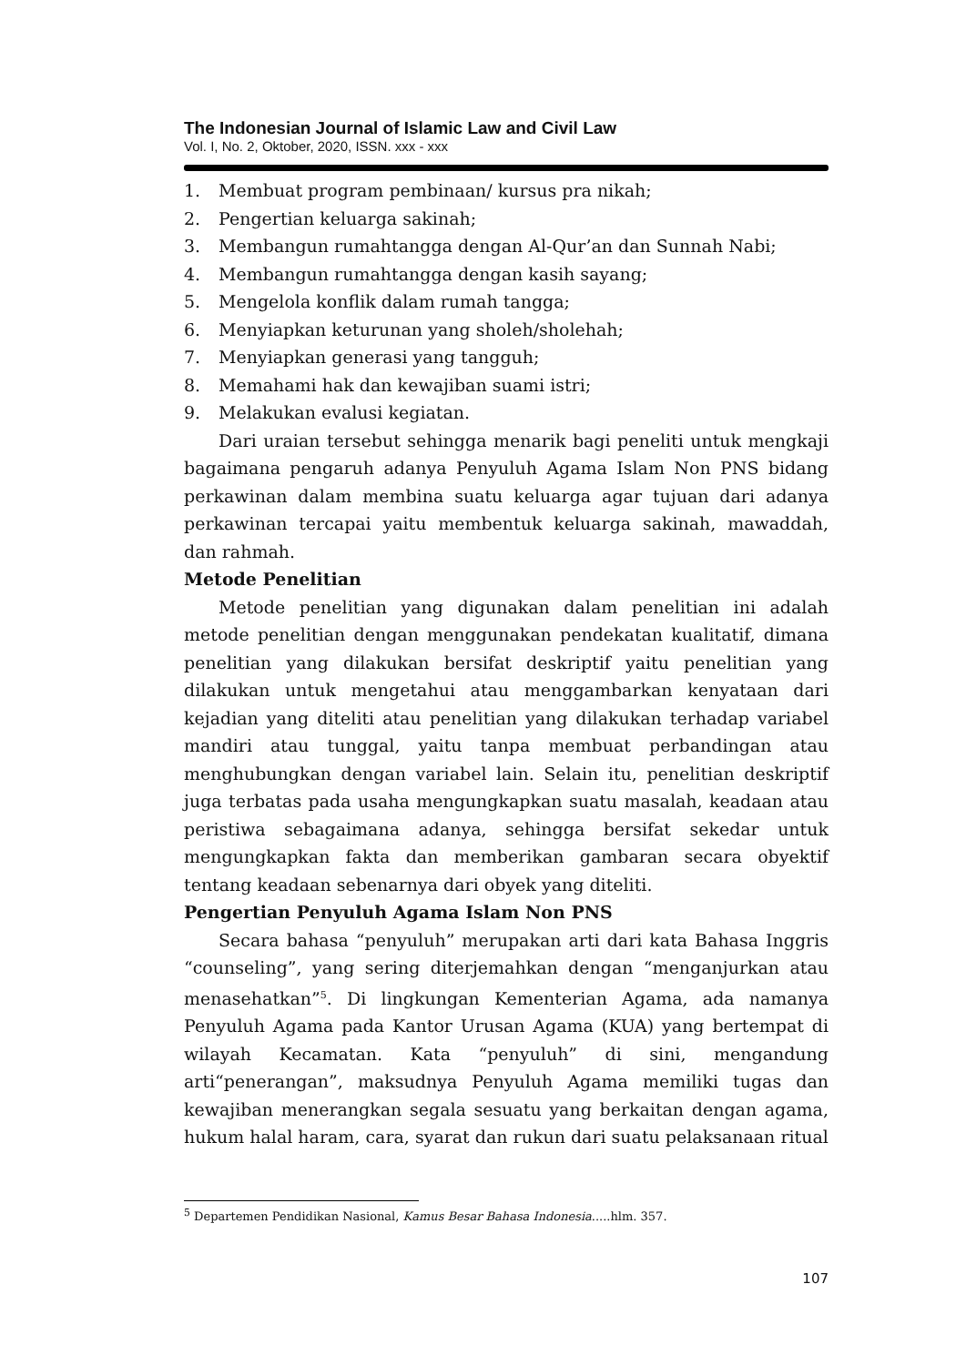The Indonesian Journal of Islamic Law and Civil Law
Vol. I, No. 2, Oktober, 2020, ISSN. xxx - xxx
1. Membuat program pembinaan/ kursus pra nikah;
2. Pengertian keluarga sakinah;
3. Membangun rumahtangga dengan Al-Qur’an dan Sunnah Nabi;
4. Membangun rumahtangga dengan kasih sayang;
5. Mengelola konflik dalam rumah tangga;
6. Menyiapkan keturunan yang sholeh/sholehah;
7. Menyiapkan generasi yang tangguh;
8. Memahami hak dan kewajiban suami istri;
9. Melakukan evalusi kegiatan.
Dari uraian tersebut sehingga menarik bagi peneliti untuk mengkaji bagaimana pengaruh adanya Penyuluh Agama Islam Non PNS bidang perkawinan dalam membina suatu keluarga agar tujuan dari adanya perkawinan tercapai yaitu membentuk keluarga sakinah, mawaddah, dan rahmah.
Metode Penelitian
Metode penelitian yang digunakan dalam penelitian ini adalah metode penelitian dengan menggunakan pendekatan kualitatif, dimana penelitian yang dilakukan bersifat deskriptif yaitu penelitian yang dilakukan untuk mengetahui atau menggambarkan kenyataan dari kejadian yang diteliti atau penelitian yang dilakukan terhadap variabel mandiri atau tunggal, yaitu tanpa membuat perbandingan atau menghubungkan dengan variabel lain. Selain itu, penelitian deskriptif juga terbatas pada usaha mengungkapkan suatu masalah, keadaan atau peristiwa sebagaimana adanya, sehingga bersifat sekedar untuk mengungkapkan fakta dan memberikan gambaran secara obyektif tentang keadaan sebenarnya dari obyek yang diteliti.
Pengertian Penyuluh Agama Islam Non PNS
Secara bahasa “penyuluh” merupakan arti dari kata Bahasa Inggris “counseling”, yang sering diterjemahkan dengan “menganjurkan atau menasehatkan”<sup>5</sup>. Di lingkungan Kementerian Agama, ada namanya Penyuluh Agama pada Kantor Urusan Agama (KUA) yang bertempat di wilayah Kecamatan. Kata “penyuluh” di sini, mengandung arti“penerangan”, maksudnya Penyuluh Agama memiliki tugas dan kewajiban menerangkan segala sesuatu yang berkaitan dengan agama, hukum halal haram, cara, syarat dan rukun dari suatu pelaksanaan ritual
<sup>5</sup> Departemen Pendidikan Nasional, Kamus Besar Bahasa Indonesia.....hlm. 357.
107